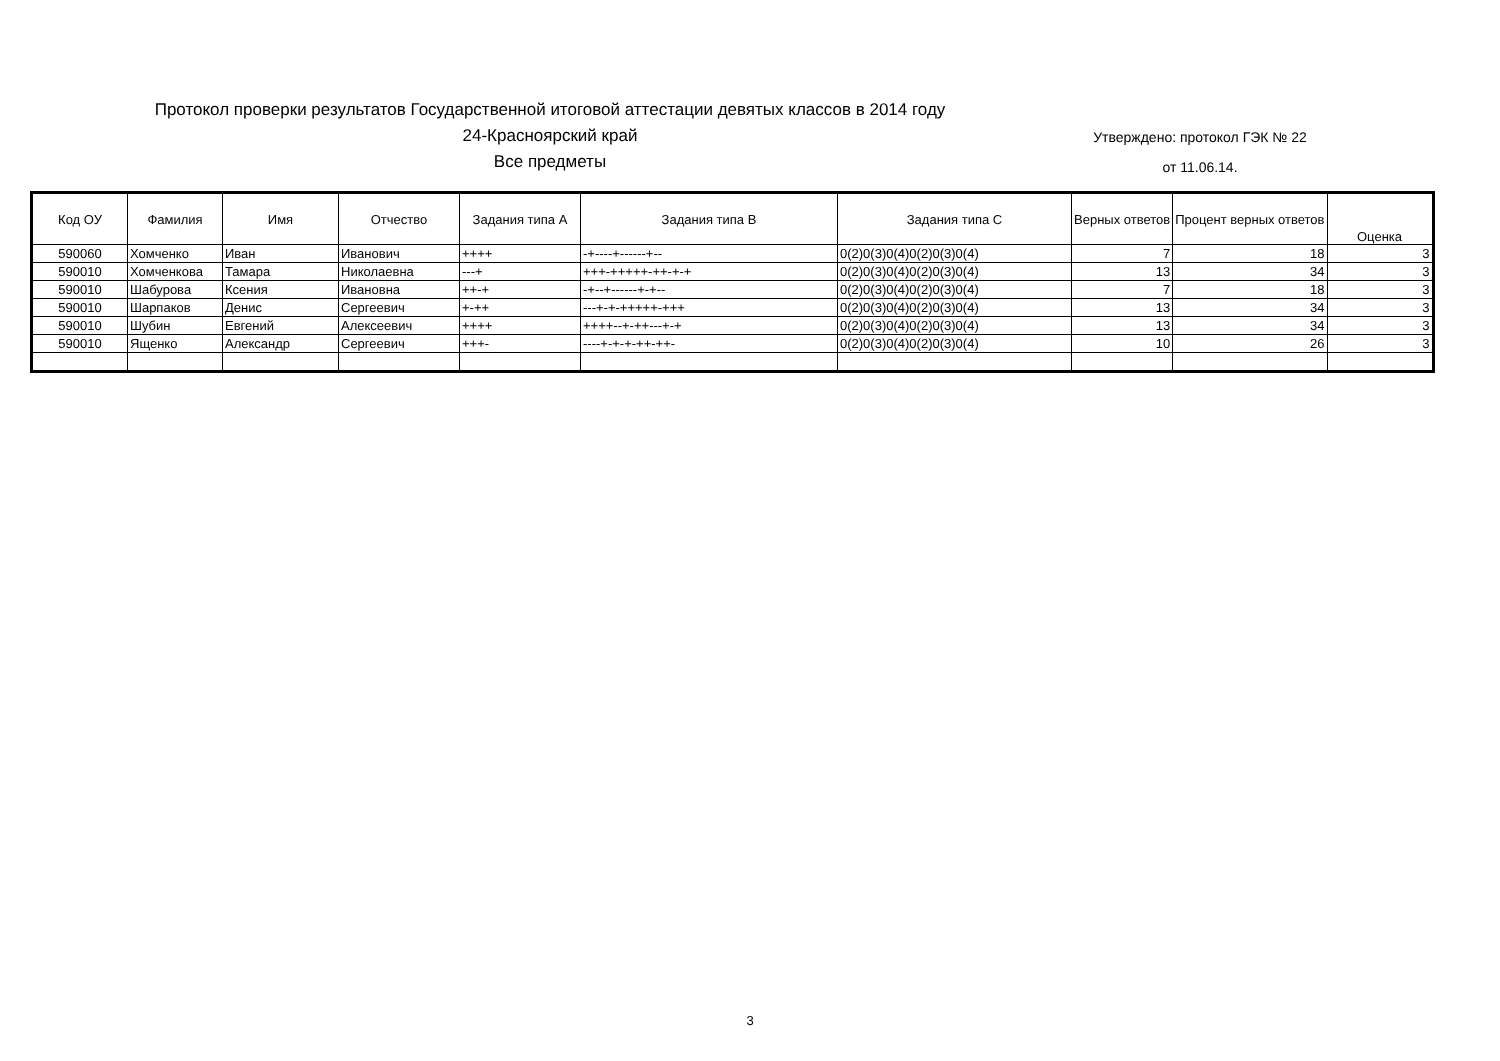Протокол проверки результатов Государственной итоговой аттестации девятых классов в 2014 году
24-Красноярский край
Все предметы
Утверждено: протокол ГЭК № 22
от 11.06.14.
| Код ОУ | Фамилия | Имя | Отчество | Задания типа А | Задания типа В | Задания типа С | Верных ответов | Процент верных ответов | Оценка |
| --- | --- | --- | --- | --- | --- | --- | --- | --- | --- |
| 590060 | Хомченко | Иван | Иванович | ++++ | -+----+------+-- | 0(2)0(3)0(4)0(2)0(3)0(4) | 7 | 18 | 3 |
| 590010 | Хомченкова | Тамара | Николаевна | ---+ | +++-+++++-++-+-+ | 0(2)0(3)0(4)0(2)0(3)0(4) | 13 | 34 | 3 |
| 590010 | Шабурова | Ксения | Ивановна | ++-+ | -+--+------+-+-- | 0(2)0(3)0(4)0(2)0(3)0(4) | 7 | 18 | 3 |
| 590010 | Шарпаков | Денис | Сергеевич | +-++ | ---+-+-+++++-+++ | 0(2)0(3)0(4)0(2)0(3)0(4) | 13 | 34 | 3 |
| 590010 | Шубин | Евгений | Алексеевич | ++++ | ++++--+-++---+-+ | 0(2)0(3)0(4)0(2)0(3)0(4) | 13 | 34 | 3 |
| 590010 | Ященко | Александр | Сергеевич | +++- | ----+-+-+-++-++- | 0(2)0(3)0(4)0(2)0(3)0(4) | 10 | 26 | 3 |
3